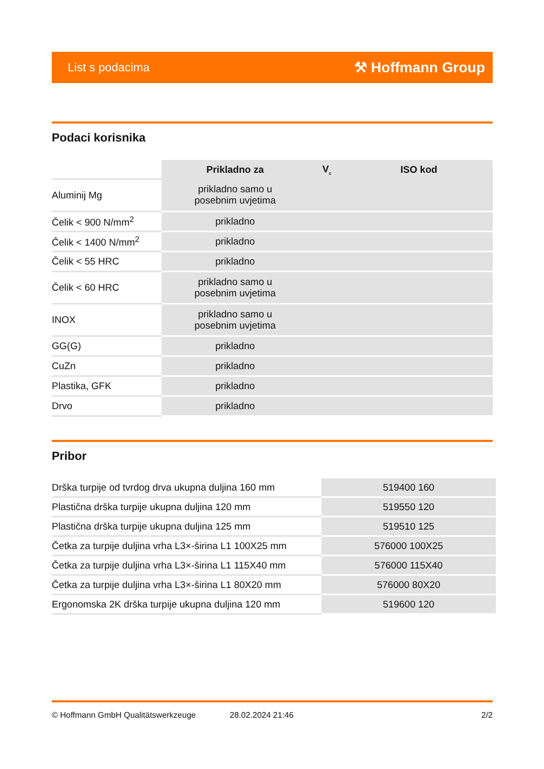List s podacima ⚒ Hoffmann Group
Podaci korisnika
| | Prikladno za | V<sub>c</sub> | ISO kod |
| --- | --- | --- | --- |
| Aluminij Mg | prikladno samo u posebnim uvjetima | | |
| Čelik < 900 N/mm<sup>2</sup> | prikladno | | |
| Čelik < 1400 N/mm<sup>2</sup> | prikladno | | |
| Čelik < 55 HRC | prikladno | | |
| Čelik < 60 HRC | prikladno samo u posebnim uvjetima | | |
| INOX | prikladno samo u posebnim uvjetima | | |
| GG(G) | prikladno | | |
| CuZn | prikladno | | |
| Plastika, GFK | prikladno | | |
| Drvo | prikladno | | |
Pribor
| Drška turpije od tvrdog drva ukupna duljina 160 mm | 519400 160 |
| Plastična drška turpije ukupna duljina 120 mm | 519550 120 |
| Plastična drška turpije ukupna duljina 125 mm | 519510 125 |
| Četka za turpije duljina vrha L3×-širina L1 100X25 mm | 576000 100X25 |
| Četka za turpije duljina vrha L3×-širina L1 115X40 mm | 576000 115X40 |
| Četka za turpije duljina vrha L3×-širina L1 80X20 mm | 576000 80X20 |
| Ergonomska 2K drška turpije ukupna duljina 120 mm | 519600 120 |
© Hoffmann GmbH Qualitätswerkzeuge 28.02.2024 21:46 2/2